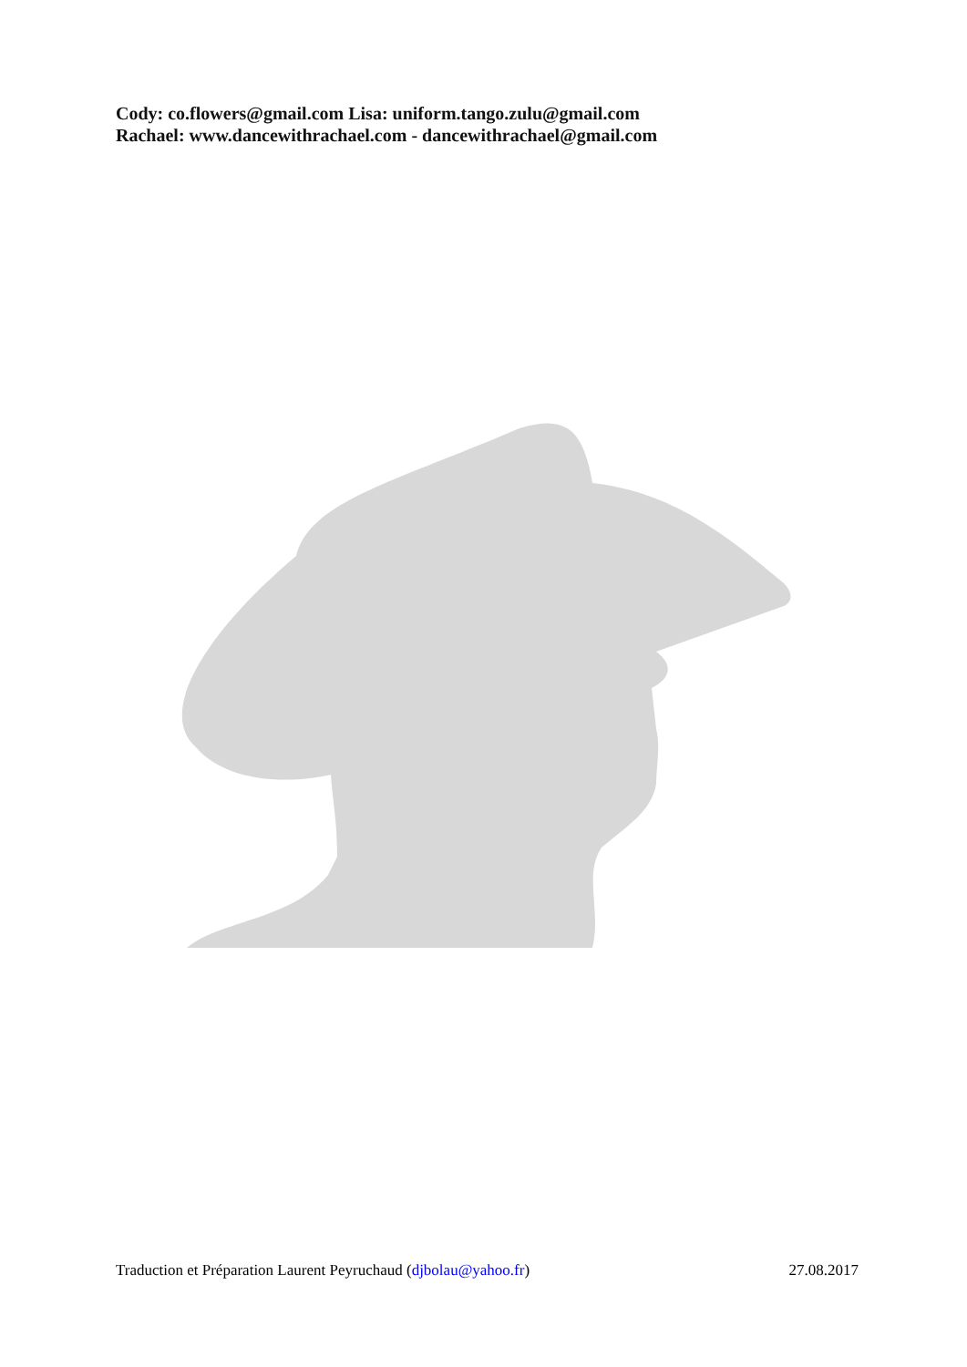Cody: co.flowers@gmail.com Lisa: uniform.tango.zulu@gmail.com
Rachael: www.dancewithrachael.com - dancewithrachael@gmail.com
Traduction et Préparation Laurent Peyruchaud (djbolau@yahoo.fr) 27.08.2017